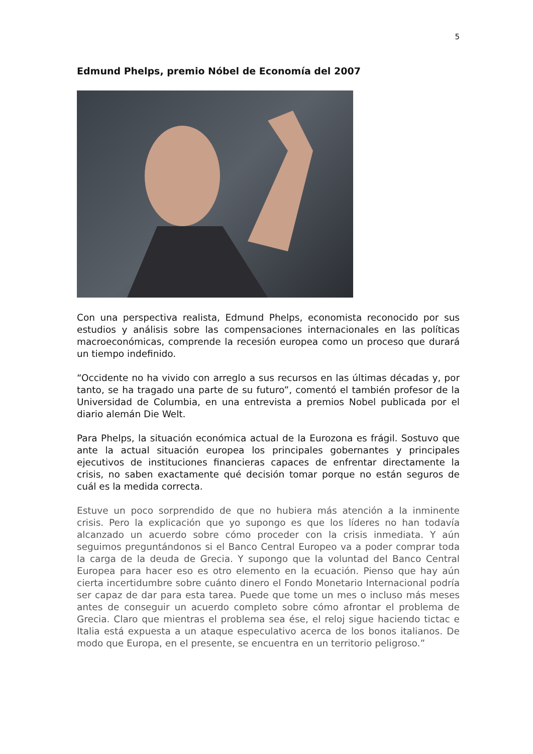5
Edmund Phelps, premio Nóbel de Economía del 2007
Con una perspectiva realista, Edmund Phelps, economista reconocido por sus estudios y análisis sobre las compensaciones internacionales en las políticas macroeconómicas, comprende la recesión europea como un proceso que durará un tiempo indefinido.
“Occidente no ha vivido con arreglo a sus recursos en las últimas décadas y, por tanto, se ha tragado una parte de su futuro”, comentó el también profesor de la Universidad de Columbia, en una entrevista a premios Nobel publicada por el diario alemán Die Welt.
Para Phelps, la situación económica actual de la Eurozona es frágil. Sostuvo que ante la actual situación europea los principales gobernantes y principales ejecutivos de instituciones financieras capaces de enfrentar directamente la crisis, no saben exactamente qué decisión tomar porque no están seguros de cuál es la medida correcta.
Estuve un poco sorprendido de que no hubiera más atención a la inminente crisis. Pero la explicación que yo supongo es que los líderes no han todavía alcanzado un acuerdo sobre cómo proceder con la crisis inmediata. Y aún seguimos preguntándonos si el Banco Central Europeo va a poder comprar toda la carga de la deuda de Grecia. Y supongo que la voluntad del Banco Central Europea para hacer eso es otro elemento en la ecuación. Pienso que hay aún cierta incertidumbre sobre cuánto dinero el Fondo Monetario Internacional podría ser capaz de dar para esta tarea. Puede que tome un mes o incluso más meses antes de conseguir un acuerdo completo sobre cómo afrontar el problema de Grecia. Claro que mientras el problema sea ése, el reloj sigue haciendo tictac e Italia está expuesta a un ataque especulativo acerca de los bonos italianos. De modo que Europa, en el presente, se encuentra en un territorio peligroso.”